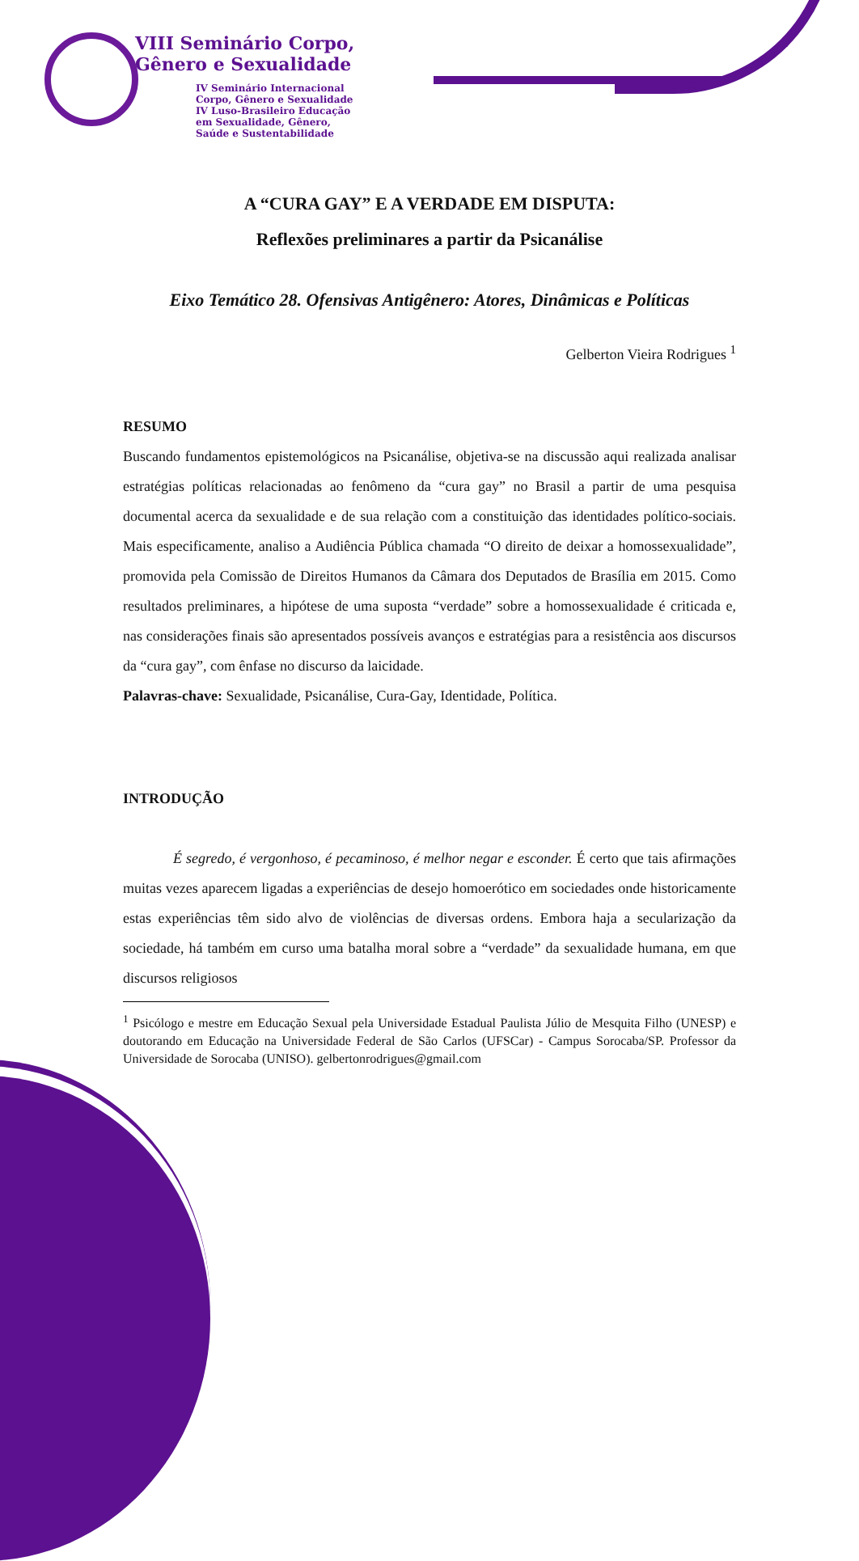VIII Seminário Corpo,
Gênero e Sexualidade
IV Seminário Internacional
Corpo, Gênero e Sexualidade
IV Luso-Brasileiro Educação
em Sexualidade, Gênero,
Saúde e Sustentabilidade
A “CURA GAY” E A VERDADE EM DISPUTA:
Reflexões preliminares a partir da Psicanálise
Eixo Temático 28. Ofensivas Antigênero: Atores, Dinâmicas e Políticas
Gelberton Vieira Rodrigues <sup>1</sup>
RESUMO
Buscando fundamentos epistemológicos na Psicanálise, objetiva-se na discussão aqui realizada analisar estratégias políticas relacionadas ao fenômeno da “cura gay” no Brasil a partir de uma pesquisa documental acerca da sexualidade e de sua relação com a constituição das identidades político-sociais. Mais especificamente, analiso a Audiência Pública chamada “O direito de deixar a homossexualidade”, promovida pela Comissão de Direitos Humanos da Câmara dos Deputados de Brasília em 2015. Como resultados preliminares, a hipótese de uma suposta “verdade” sobre a homossexualidade é criticada e, nas considerações finais são apresentados possíveis avanços e estratégias para a resistência aos discursos da “cura gay”, com ênfase no discurso da laicidade.
Palavras-chave: Sexualidade, Psicanálise, Cura-Gay, Identidade, Política.
INTRODUÇÃO
É segredo, é vergonhoso, é pecaminoso, é melhor negar e esconder. É certo que tais afirmações muitas vezes aparecem ligadas a experiências de desejo homoerótico em sociedades onde historicamente estas experiências têm sido alvo de violências de diversas ordens. Embora haja a secularização da sociedade, há também em curso uma batalha moral sobre a “verdade” da sexualidade humana, em que discursos religiosos
<sup>1</sup> Psicólogo e mestre em Educação Sexual pela Universidade Estadual Paulista Júlio de Mesquita Filho (UNESP) e doutorando em Educação na Universidade Federal de São Carlos (UFSCar) - Campus Sorocaba/SP. Professor da Universidade de Sorocaba (UNISO). gelbertonrodrigues@gmail.com